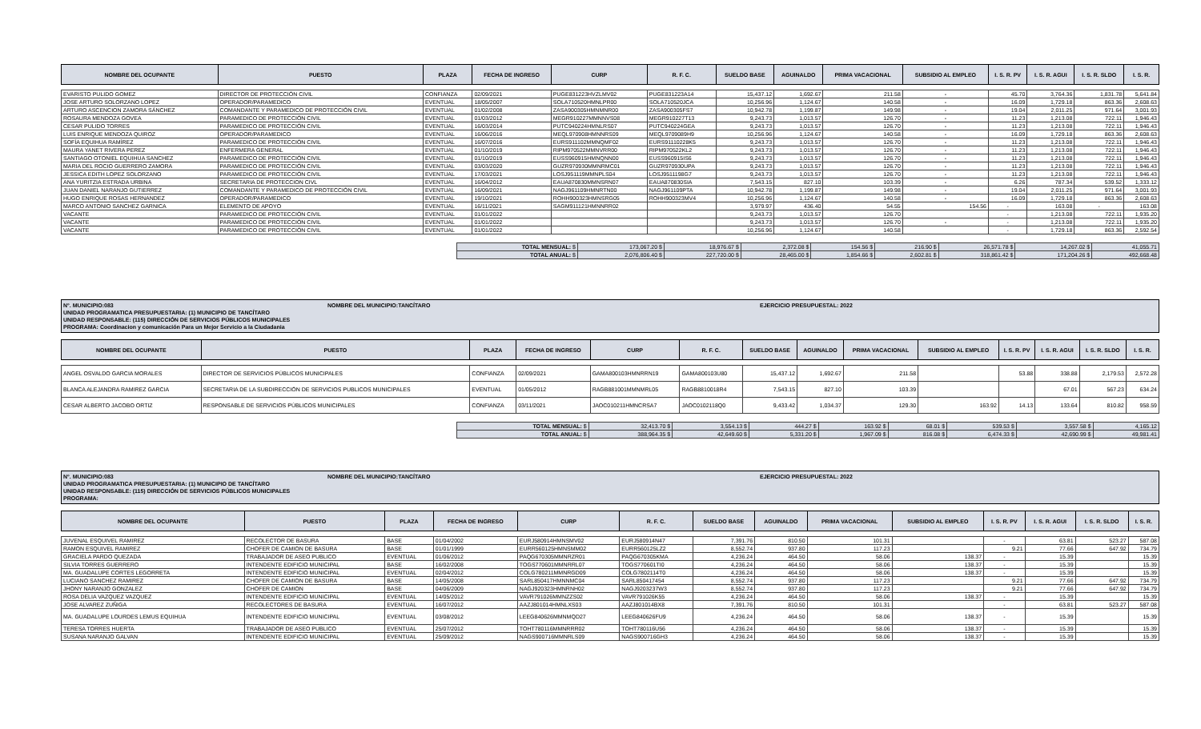| NOMBRE DEL OCUPANTE | PUESTO | PLAZA | FECHA DE INGRESO | CURP | R. F. C. | SUELDO BASE | AGUINALDO | PRIMA VACACIONAL | SUBSIDIO AL EMPLEO | I. S. R. PV | I. S. R. AGUI | I. S. R. SLDO | I. S. R. |
| --- | --- | --- | --- | --- | --- | --- | --- | --- | --- | --- | --- | --- | --- |
| EVARISTO PULIDO GOMEZ | DIRECTOR DE PROTECCIÓN CIVIL | CONFIANZA | 02/09/2021 | PUGE831223HVZLMV02 | PUGE831223A14 | 15,437.12 | 1,692.67 | 211.58 | - | 45.70 | 3,764.36 | 1,831.78 | 5,641.84 |
| JOSE ARTURO SOLORZANO LOPEZ | OPERADOR/PARAMEDICO | EVENTUAL | 18/05/2007 | SOLA710520HMNLPR00 | SOLA710520JCA | 10,256.96 | 1,124.67 | 140.58 | - | 16.09 | 1,729.18 | 863.36 | 2,608.63 |
| ARTURO ASCENCION ZAMORA SÁNCHEZ | COMANDANTE Y PARAMEDICO DE PROTECCIÓN CIVIL | EVENTUAL | 01/02/2008 | ZASA900305HMNMNR00 | ZASA900305FS7 | 10,942.78 | 1,199.87 | 149.98 | - | 19.04 | 2,011.25 | 971.64 | 3,001.93 |
| ROSAURA MENDOZA GOVEA | PARAMEDICO DE PROTECCIÓN CIVIL | EVENTUAL | 01/03/2012 | MEGR910227MMNNVS08 | MEGR910227T13 | 9,243.73 | 1,013.57 | 126.70 | - | 11.23 | 1,213.08 | 722.11 | 1,946.43 |
| CESAR PULIDO TORRES | PARAMEDICO DE PROTECCIÓN CIVIL | EVENTUAL | 16/03/2014 | PUTC940224HMNLRS07 | PUTC940224GEA | 9,243.73 | 1,013.57 | 126.70 | - | 11.23 | 1,213.08 | 722.11 | 1,946.43 |
| LUIS ENRIQUE MENDOZA QUIROZ | OPERADOR/PARAMEDICO | EVENTUAL | 16/06/2016 | MEQL970908HMNNRS09 | MEQL9709089H9 | 10,256.96 | 1,124.67 | 140.58 | - | 16.09 | 1,729.18 | 863.36 | 2,608.63 |
| SOFÍA EQUIHUA RAMÍREZ | PARAMEDICO DE PROTECCIÓN CIVIL | EVENTUAL | 16/07/2016 | EURS911102MMNQMF02 | EURS91110228K5 | 9,243.73 | 1,013.57 | 126.70 | - | 11.23 | 1,213.08 | 722.11 | 1,946.43 |
| MAURA YANET RIVERA PEREZ | ENFERMERA GENERAL | EVENTUAL | 01/10/2019 | RIPM970522MMNVRR00 | RIPM970522KL2 | 9,243.73 | 1,013.57 | 126.70 | - | 11.23 | 1,213.08 | 722.11 | 1,946.43 |
| SANTIAGO OTONIEL EQUIHUA SANCHEZ | PARAMEDICO DE PROTECCIÓN CIVIL | EVENTUAL | 01/10/2019 | EUSS960915HMNQNN00 | EUSS960915IS6 | 9,243.73 | 1,013.57 | 126.70 | - | 11.23 | 1,213.08 | 722.11 | 1,946.43 |
| MARIA DEL ROCIO GUERRERO ZAMORA | PARAMEDICO DE PROTECCIÓN CIVIL | EVENTUAL | 03/03/2020 | GUZR970930MMNRMC01 | GUZR970930UPA | 9,243.73 | 1,013.57 | 126.70 | - | 11.23 | 1,213.08 | 722.11 | 1,946.43 |
| JESSICA EDITH LOPEZ SOLORZANO | PARAMEDICO DE PROTECCIÓN CIVIL | EVENTUAL | 17/03/2021 | LOSJ951119MMNPLS04 | LOSJ9511198G7 | 9,243.73 | 1,013.57 | 126.70 | - | 11.23 | 1,213.08 | 722.11 | 1,946.43 |
| ANA YURITZIA ESTRADA URBINA | SECRETARIA DE PROTECCION CIVL | EVENTUAL | 16/04/2012 | EAUA870830MMNSRN07 | EAUA870830SIA | 7,543.15 | 827.10 | 103.39 | - | 6.26 | 787.34 | 539.52 | 1,333.12 |
| JUAN DANIEL NARANJO GUTIERREZ | COMANDANTE Y PARAMEDICO DE PROTECCIÓN CIVIL | EVENTUAL | 16/09/2021 | NAGJ961109HMNRTN00 | NAGJ961109PTA | 10,942.78 | 1,199.87 | 149.98 | - | 19.04 | 2,011.25 | 971.64 | 3,001.93 |
| HUGO ENRIQUE ROSAS HERNANDEZ | OPERADOR/PARAMEDICO | EVENTUAL | 19/10/2021 | ROHH900323HMNSRG05 | ROHH900323MV4 | 10,256.96 | 1,124.67 | 140.58 | - | 16.09 | 1,729.18 | 863.36 | 2,608.63 |
| MARCO ANTONIO SANCHEZ GARNICA | ELEMENTO DE APOYO | EVENTUAL | 16/11/2021 | SAGM911121HMNNRR02 | | 3,979.97 | 436.40 | 54.55 | 154.56 | - | 163.08 | - | 163.08 |
| VACANTE | PARAMEDICO DE PROTECCIÓN CIVIL | EVENTUAL | 01/01/2022 | | | 9,243.73 | 1,013.57 | 126.70 | | - | 1,213.08 | 722.11 | 1,935.20 |
| VACANTE | PARAMEDICO DE PROTECCIÓN CIVIL | EVENTUAL | 01/01/2022 | | | 9,243.73 | 1,013.57 | 126.70 | - | - | 1,213.08 | 722.11 | 1,935.20 |
| VACANTE | PARAMEDICO DE PROTECCIÓN CIVIL | EVENTUAL | 01/01/2022 | | | 10,256.96 | 1,124.67 | 140.58 | | - | 1,729.18 | 863.36 | 2,592.54 |
| TOTAL MENSUAL: $ | 173,067.20 $ | 18,976.67 $ | 2,372.08 $ | 154.56 $ | 216.90 $ | 26,571.78 $ | 14,267.02 $ | 41,055.71 |
| TOTAL ANUAL: $ | 2,076,806.40 $ | 227,720.00 $ | 28,465.00 $ | 1,854.66 $ | 2,602.81 $ | 318,861.42 $ | 171,204.26 $ | 492,668.48 |
N°. MUNICIPIO:083 NOMBRE DEL MUNICIPIO:TANCÍTARO EJERCICIO PRESUPUESTAL: 2022
UNIDAD PROGRAMATICA PRESUPUESTARIA: (1) MUNICIPIO DE TANCÍTARO
UNIDAD RESPONSABLE: (115) DIRECCIÓN DE SERVICIOS PÚBLICOS MUNICIPALES
PROGRAMA: Coordinacion y comunicación Para un Mejor Servicio a la Ciudadania
| NOMBRE DEL OCUPANTE | PUESTO | PLAZA | FECHA DE INGRESO | CURP | R. F. C. | SUELDO BASE | AGUINALDO | PRIMA VACACIONAL | SUBSIDIO AL EMPLEO | I. S. R. PV | I. S. R. AGUI | I. S. R. SLDO | I. S. R. |
| --- | --- | --- | --- | --- | --- | --- | --- | --- | --- | --- | --- | --- | --- |
| ANGEL OSVALDO GARCIA MORALES | DIRECTOR DE SERVICIOS PÚBLICOS MUNICIPALES | CONFIANZA | 02/09/2021 | GAMA800103HMNRRN19 | GAMA800103U80 | 15,437.12 | 1,692.67 | 211.58 | | 53.88 | 338.88 | 2,179.53 | 2,572.28 |
| BLANCA ALEJANDRA RAMIREZ GARCIA | SECRETARIA DE LA SUBDIRECCIÓN DE SERVICIOS PUBLICOS MUNICIPALES | EVENTUAL | 01/05/2012 | RAGB881001MMNMRL05 | RAGB8810018R4 | 7,543.15 | 827.10 | 103.39 | | | 67.01 | 567.23 | 634.24 |
| CESAR ALBERTO JACOBO ORTIZ | RESPONSABLE DE SERVICIOS PÚBLICOS MUNICIPALES | CONFIANZA | 03/11/2021 | JAOC010211HMNCRSA7 | JAOC0102118Q0 | 9,433.42 | 1,034.37 | 129.30 | 163.92 | 14.13 | 133.64 | 810.82 | 958.59 |
| TOTAL MENSUAL: $ | 32,413.70 $ | 3,554.13 $ | 444.27 $ | 163.92 $ | 68.01 $ | 539.53 $ | 3,557.58 $ | 4,165.12 |
| TOTAL ANUAL: $ | 388,964.35 $ | 42,649.60 $ | 5,331.20 $ | 1,967.09 $ | 816.08 $ | 6,474.33 $ | 42,690.99 $ | 49,981.41 |
N°. MUNICIPIO:083 NOMBRE DEL MUNICIPIO:TANCÍTARO EJERCICIO PRESUPUESTAL: 2022
UNIDAD PROGRAMATICA PRESUPUESTARIA: (1) MUNICIPIO DE TANCÍTARO
UNIDAD RESPONSABLE: (115) DIRECCIÓN DE SERVICIOS PÚBLICOS MUNICIPALES
PROGRAMA:
| NOMBRE DEL OCUPANTE | PUESTO | PLAZA | FECHA DE INGRESO | CURP | R. F. C. | SUELDO BASE | AGUINALDO | PRIMA VACACIONAL | SUBSIDIO AL EMPLEO | I. S. R. PV | I. S. R. AGUI | I. S. R. SLDO | I. S. R. |
| --- | --- | --- | --- | --- | --- | --- | --- | --- | --- | --- | --- | --- | --- |
| JUVENAL ESQUIVEL RAMIREZ | RECOLECTOR DE BASURA | BASE | 01/04/2002 | EURJ580914HMNSMV02 | EURJ580914N47 | 7,391.76 | 810.50 | 101.31 | | - | 63.81 | 523.27 | 587.08 |
| RAMON ESQUIVEL RAMIREZ | CHOFER DE CAMION DE BASURA | BASE | 01/01/1999 | EURR560125HMNSMM02 | EURR560125LZ2 | 8,552.74 | 937.80 | 117.23 | | 9.21 | 77.66 | 647.92 | 734.79 |
| GRACIELA PARDO QUEZADA | TRABAJADOR DE ASEO PUBLICO | EVENTUAL | 01/06/2012 | PAQG670305MMNRZR01 | PAQG670305KMA | 4,236.24 | 464.50 | 58.06 | 138.37 | - | 15.39 | | 15.39 |
| SILVIA TORRES GUERRERO | INTENDENTE EDIFICIO MUNICIPAL | BASE | 16/02/2008 | TOGS770601MMNRRL07 | TOGS770601TI0 | 4,236.24 | 464.50 | 58.06 | 138.37 | - | 15.39 | | 15.39 |
| MA. GUADALUPE CORTES LEGORRETA | INTENDENTE EDIFICIO MUNICIPAL | EVENTUAL | 02/04/2012 | COLG780211MMNRGD09 | COLG7802114T0 | 4,236.24 | 464.50 | 58.06 | 138.37 | - | 15.39 | | 15.39 |
| LUCIANO SANCHEZ RAMIREZ | CHOFER DE CAMION DE BASURA | BASE | 14/05/2008 | SARL850417HMNNMC04 | SARL850417454 | 8,552.74 | 937.80 | 117.23 | | 9.21 | 77.66 | 647.92 | 734.79 |
| JHONY NARANJO GONZALEZ | CHOFER DE CAMION | BASE | 04/06/2009 | NAGJ920323HMNRNH02 | NAGJ9203237W3 | 8,552.74 | 937.80 | 117.23 | | 9.21 | 77.66 | 647.92 | 734.79 |
| ROSA DELIA VAZQUEZ VAZQUEZ | INTENDENTE EDIFICIO MUNICIPAL | EVENTUAL | 14/05/2012 | VAVR791026MMNZZS02 | VAVR791026K55 | 4,236.24 | 464.50 | 58.06 | 138.37 | - | 15.39 | | 15.39 |
| JOSE ALVAREZ ZUÑIGA | RECOLECTORES DE BASURA | EVENTUAL | 16/07/2012 | AAZJ801014HMNLXS03 | AAZJ801014BX8 | 7,391.76 | 810.50 | 101.31 | | - | 63.81 | 523.27 | 587.08 |
| MA. GUADALUPE LOURDES LEMUS EQUIHUA | INTENDENTE EDIFICIO MUNICIPAL | EVENTUAL | 03/08/2012 | LEEG840626MMNMQD27 | LEEG840626FU9 | 4,236.24 | 464.50 | 58.06 | 138.37 | - | 15.39 | | 15.39 |
| TERESA TORRES HUERTA | TRABAJADOR DE ASEO PUBLICO | EVENTUAL | 25/07/2012 | TOHT780116MMNRRR02 | TOHT780116U56 | 4,236.24 | 464.50 | 58.06 | 138.37 | - | 15.39 | | 15.39 |
| SUSANA NARANJO GALVAN | INTENDENTE EDIFICIO MUNICIPAL | EVENTUAL | 25/09/2012 | NAGS900716MMNRLS09 | NAGS900716GH3 | 4,236.24 | 464.50 | 58.06 | 138.37 | - | 15.39 | | 15.39 |